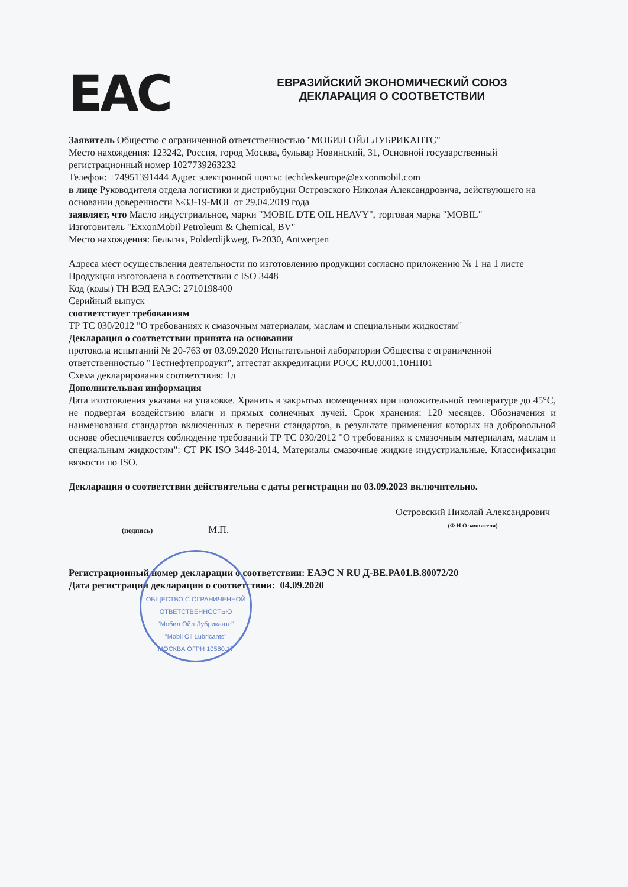EAC
ЕВРАЗИЙСКИЙ ЭКОНОМИЧЕСКИЙ СОЮЗ
ДЕКЛАРАЦИЯ О СООТВЕТСТВИИ
Заявитель Общество с ограниченной ответственностью "МОБИЛ ОЙЛ ЛУБРИКАНТС"
Место нахождения: 123242, Россия, город Москва, бульвар Новинский, 31, Основной государственный регистрационный номер 1027739263232
Телефон: +74951391444 Адрес электронной почты: techdeskeurope@exxonmobil.com
в лице Руководителя отдела логистики и дистрибуции Островского Николая Александровича, действующего на основании доверенности №33-19-MOL от 29.04.2019 года
заявляет, что Масло индустриальное, марки "MOBIL DTE OIL HEAVY", торговая марка "MOBIL"
Изготовитель "ExxonMobil Petroleum & Chemical, BV"
Место нахождения: Бельгия, Polderdijkweg, B-2030, Antwerpen
Адреса мест осуществления деятельности по изготовлению продукции согласно приложению № 1 на 1 листе
Продукция изготовлена в соответствии с ISO 3448
Код (коды) ТН ВЭД ЕАЭС: 2710198400
Серийный выпуск
соответствует требованиям
ТР ТС 030/2012 "О требованиях к смазочным материалам, маслам и специальным жидкостям"
Декларация о соответствии принята на основании
протокола испытаний № 20-763 от 03.09.2020 Испытательной лаборатории Общества с ограниченной ответственностью "Тестнефтепродукт", аттестат аккредитации РОСС RU.0001.10НП01
Схема декларирования соответствия: 1д
Дополнительная информация
Дата изготовления указана на упаковке. Хранить в закрытых помещениях при положительной температуре до 45°С, не подвергая воздействию влаги и прямых солнечных лучей. Срок хранения: 120 месяцев. Обозначения и наименования стандартов включенных в перечни стандартов, в результате применения которых на добровольной основе обеспечивается соблюдение требований ТР ТС 030/2012 "О требованиях к смазочным материалам, маслам и специальным жидкостям": СТ РК ISO 3448-2014. Материалы смазочные жидкие индустриальные. Классификация вязкости по ISO.
Декларация о соответствии действительна с даты регистрации по 03.09.2023 включительно.
(подпись) М.П.
Островский Николай Александрович
(Ф И О заявителя)
Регистрационный номер декларации о соответствии: ЕАЭС N RU Д-BE.PA01.B.80072/20
Дата регистрации декларации о соответствии: 04.09.2020
ОБЩЕСТВО С ОГРАНИЧЕННОЙ ОТВЕТСТВЕННОСТЬЮ
"Мобил Ойл Лубрикантс"
"Mobil Oil Lubricants"
МОСКВА ОГРН 10580.17